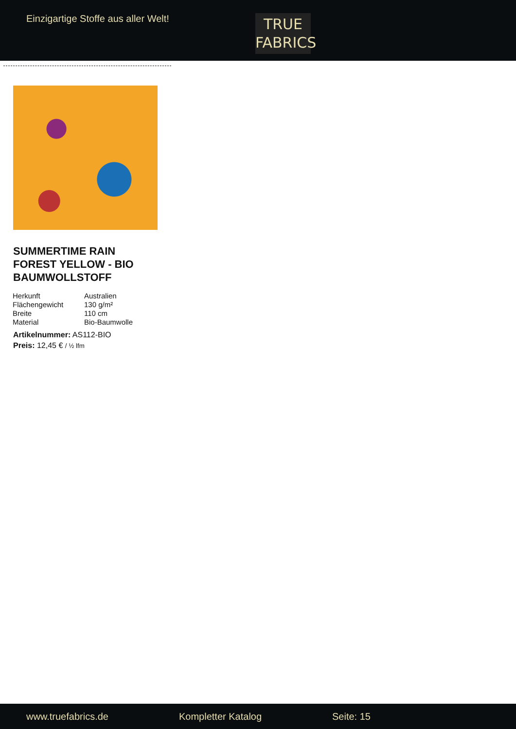Einzigartige Stoffe aus aller Welt!
TRUE
FABRICS
SUMMERTIME RAIN FOREST YELLOW - BIO BAUMWOLLSTOFF
| Herkunft | Australien |
| Flächengewicht | 130 g/m² |
| Breite | 110 cm |
| Material | Bio-Baumwolle |
Artikelnummer: AS112-BIO
Preis: 12,45 € / ½ lfm
www.truefabrics.de Kompletter Katalog Seite: 15